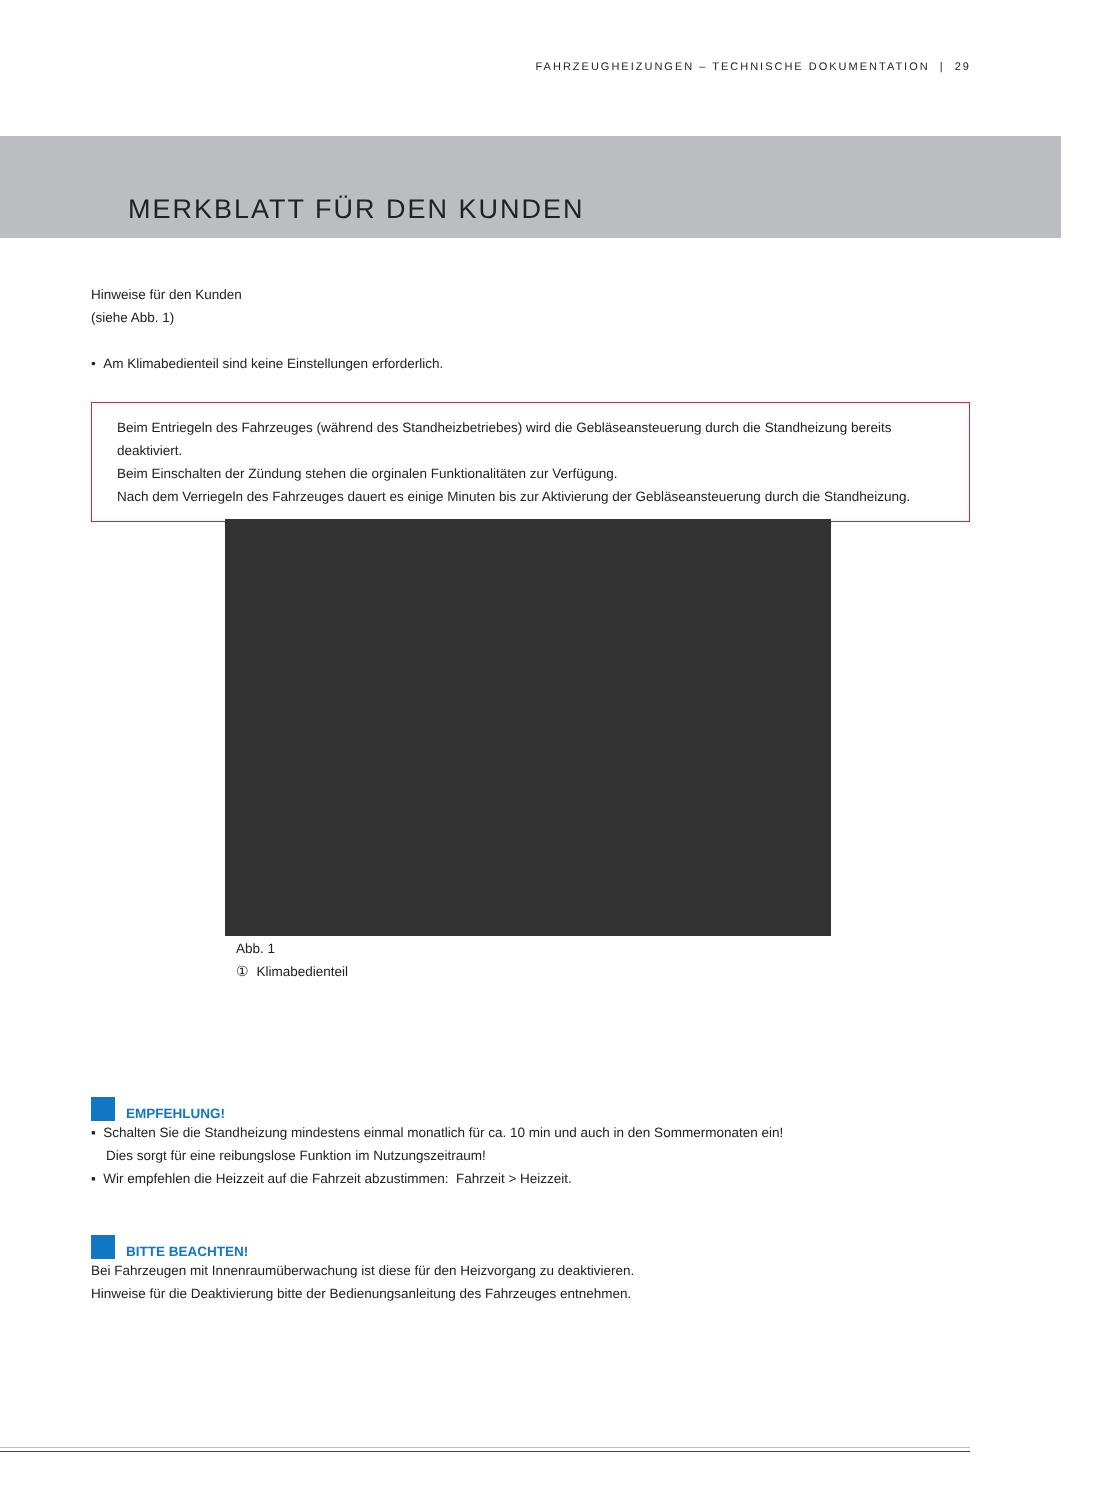FAHRZEUGHEIZUNGEN – TECHNISCHE DOKUMENTATION | 29
MERKBLATT FÜR DEN KUNDEN
Hinweise für den Kunden
(siehe Abb. 1)
• Am Klimabedienteil sind keine Einstellungen erforderlich.
Beim Entriegeln des Fahrzeuges (während des Standheizbetriebes) wird die Gebläseansteuerung durch die Standheizung bereits deaktiviert.
Beim Einschalten der Zündung stehen die orginalen Funktionalitäten zur Verfügung.
Nach dem Verriegeln des Fahrzeuges dauert es einige Minuten bis zur Aktivierung der Gebläseansteuerung durch die Standheizung.
Abb. 1
① Klimabedienteil
EMPFEHLUNG!
▪ Schalten Sie die Standheizung mindestens einmal monatlich für ca. 10 min und auch in den Sommermonaten ein!
Dies sorgt für eine reibungslose Funktion im Nutzungszeitraum!
▪ Wir empfehlen die Heizzeit auf die Fahrzeit abzustimmen: Fahrzeit > Heizzeit.
BITTE BEACHTEN!
Bei Fahrzeugen mit Innenraumüberwachung ist diese für den Heizvorgang zu deaktivieren.
Hinweise für die Deaktivierung bitte der Bedienungsanleitung des Fahrzeuges entnehmen.